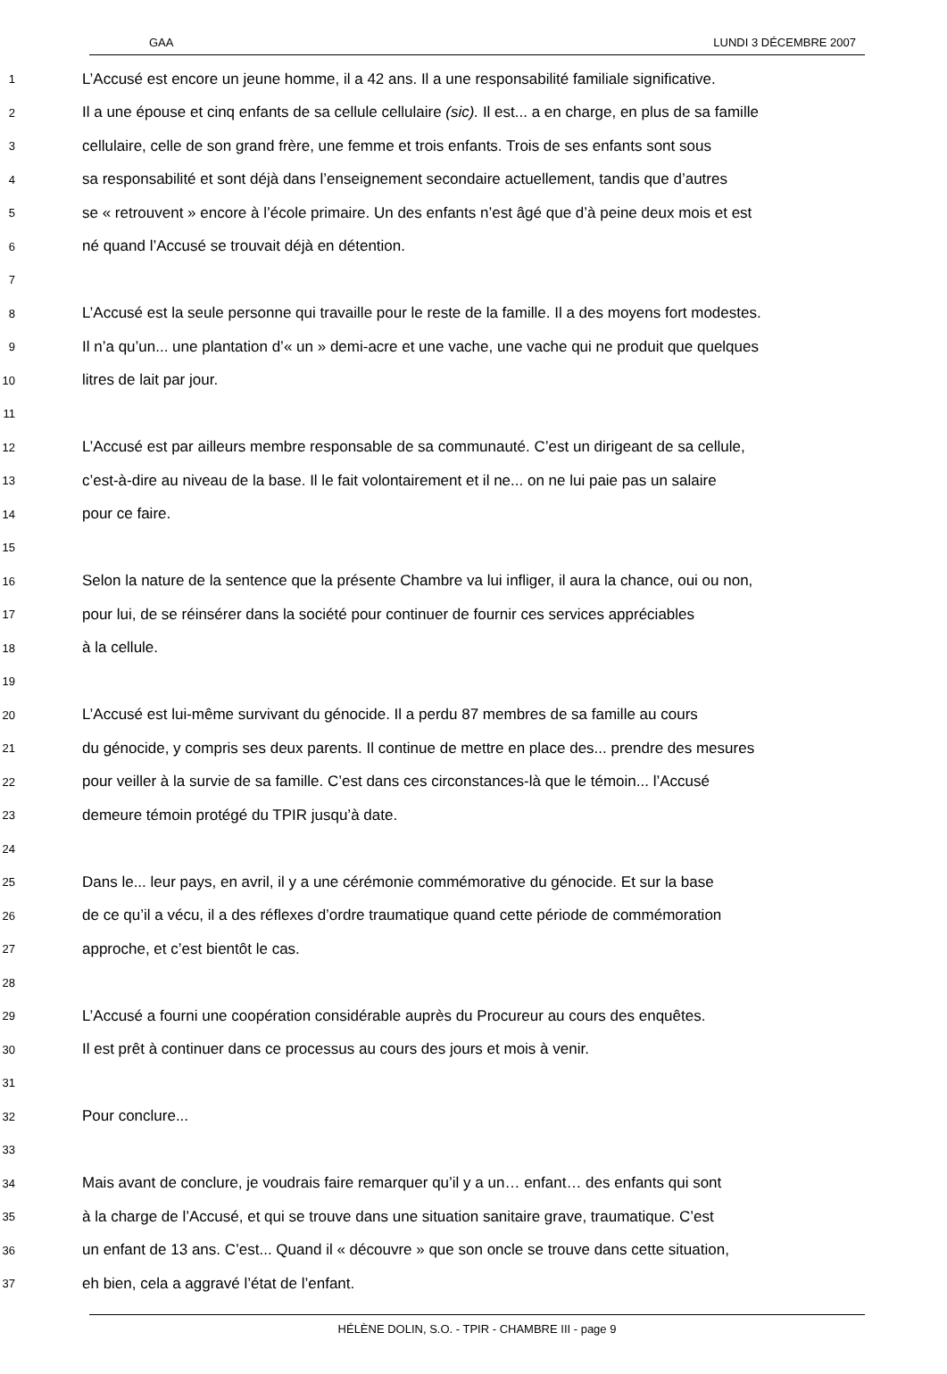GAA LUNDI 3 DÉCEMBRE 2007
1 L’Accusé est encore un jeune homme, il a 42 ans. Il a une responsabilité familiale significative.
2 Il a une épouse et cinq enfants de sa cellule cellulaire (sic). Il est... a en charge, en plus de sa famille
3 cellulaire, celle de son grand frère, une femme et trois enfants. Trois de ses enfants sont sous
4 sa responsabilité et sont déjà dans l’enseignement secondaire actuellement, tandis que d’autres
5 se « retrouvent » encore à l’école primaire. Un des enfants n’est âgé que d’à peine deux mois et est
6 né quand l’Accusé se trouvait déjà en détention.
7
8 L’Accusé est la seule personne qui travaille pour le reste de la famille. Il a des moyens fort modestes.
9 Il n’a qu’un... une plantation d’« un » demi-acre et une vache, une vache qui ne produit que quelques
10 litres de lait par jour.
11
12 L’Accusé est par ailleurs membre responsable de sa communauté. C’est un dirigeant de sa cellule,
13 c’est-à-dire au niveau de la base. Il le fait volontairement et il ne... on ne lui paie pas un salaire
14 pour ce faire.
15
16 Selon la nature de la sentence que la présente Chambre va lui infliger, il aura la chance, oui ou non,
17 pour lui, de se réinsérer dans la société pour continuer de fournir ces services appréciables
18 à la cellule.
19
20 L’Accusé est lui-même survivant du génocide. Il a perdu 87 membres de sa famille au cours
21 du génocide, y compris ses deux parents. Il continue de mettre en place des... prendre des mesures
22 pour veiller à la survie de sa famille. C’est dans ces circonstances-là que le témoin... l’Accusé
23 demeure témoin protégé du TPIR jusqu’à date.
24
25 Dans le... leur pays, en avril, il y a une cérémonie commémorative du génocide. Et sur la base
26 de ce qu’il a vécu, il a des réflexes d’ordre traumatique quand cette période de commémoration
27 approche, et c’est bientôt le cas.
28
29 L’Accusé a fourni une coopération considérable auprès du Procureur au cours des enquêtes.
30 Il est prêt à continuer dans ce processus au cours des jours et mois à venir.
31
32 Pour conclure...
33
34 Mais avant de conclure, je voudrais faire remarquer qu’il y a un… enfant… des enfants qui sont
35 à la charge de l’Accusé, et qui se trouve dans une situation sanitaire grave, traumatique. C’est
36 un enfant de 13 ans. C’est... Quand il « découvre » que son oncle se trouve dans cette situation,
37 eh bien, cela a aggravé l’état de l’enfant.
HÉLÈNE DOLIN, S.O. - TPIR - CHAMBRE III - page 9